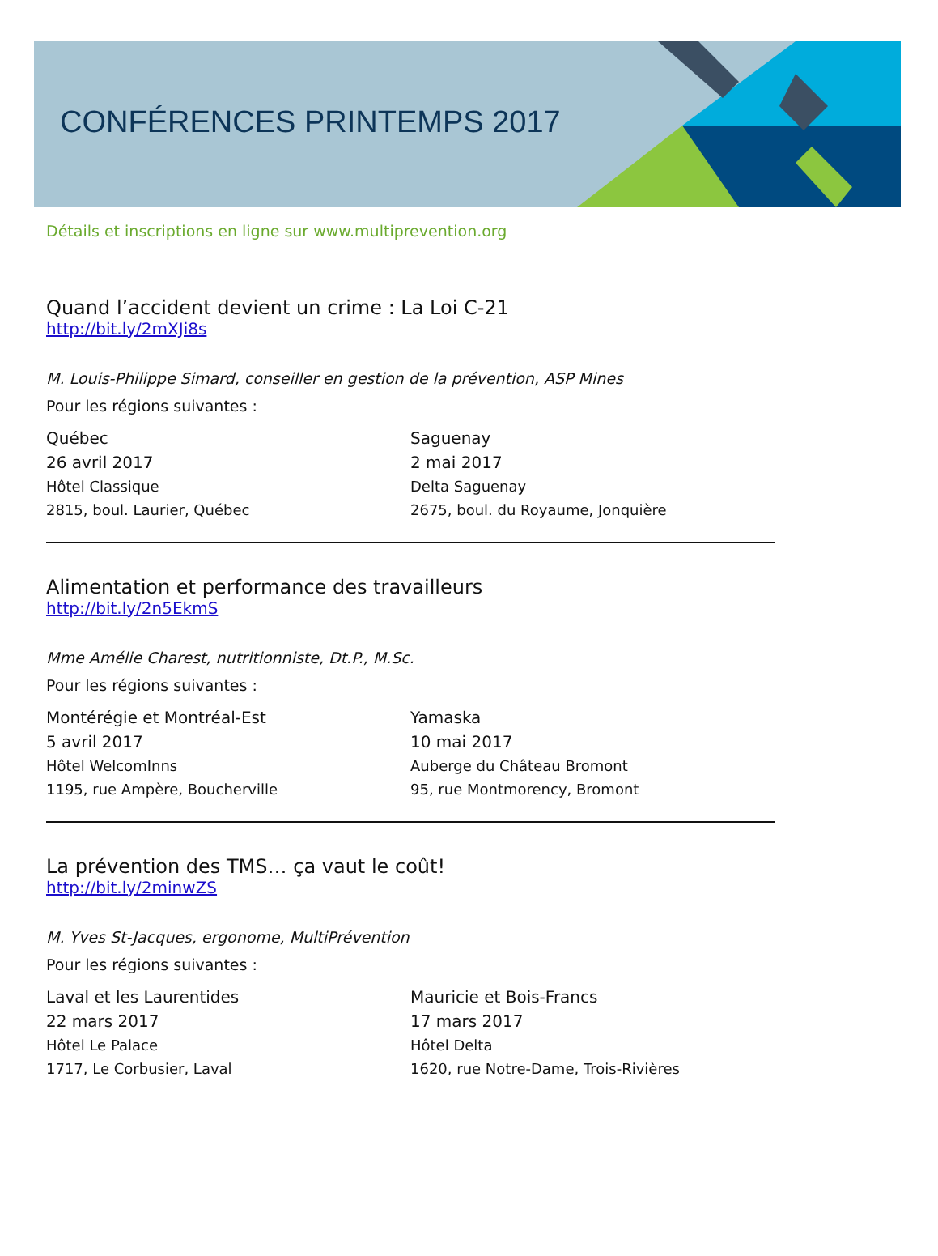CONFÉRENCES PRINTEMPS 2017
Détails et inscriptions en ligne sur www.multiprevention.org
Quand l’accident devient un crime : La Loi C-21
http://bit.ly/2mXJi8s
M. Louis-Philippe Simard, conseiller en gestion de la prévention, ASP Mines
Pour les régions suivantes :
Québec
26 avril 2017
Hôtel Classique
2815, boul. Laurier, Québec
Saguenay
2 mai 2017
Delta Saguenay
2675, boul. du Royaume, Jonquière
Alimentation et performance des travailleurs
http://bit.ly/2n5EkmS
Mme Amélie Charest, nutritionniste, Dt.P., M.Sc.
Pour les régions suivantes :
Montérégie et Montréal-Est
5 avril 2017
Hôtel WelcomInns
1195, rue Ampère, Boucherville
Yamaska
10 mai 2017
Auberge du Château Bromont
95, rue Montmorency, Bromont
La prévention des TMS… ça vaut le coût!
http://bit.ly/2minwZS
M. Yves St-Jacques, ergonome, MultiPrévention
Pour les régions suivantes :
Laval et les Laurentides
22 mars 2017
Hôtel Le Palace
1717, Le Corbusier, Laval
Mauricie et Bois-Francs
17 mars 2017
Hôtel Delta
1620, rue Notre-Dame, Trois-Rivières